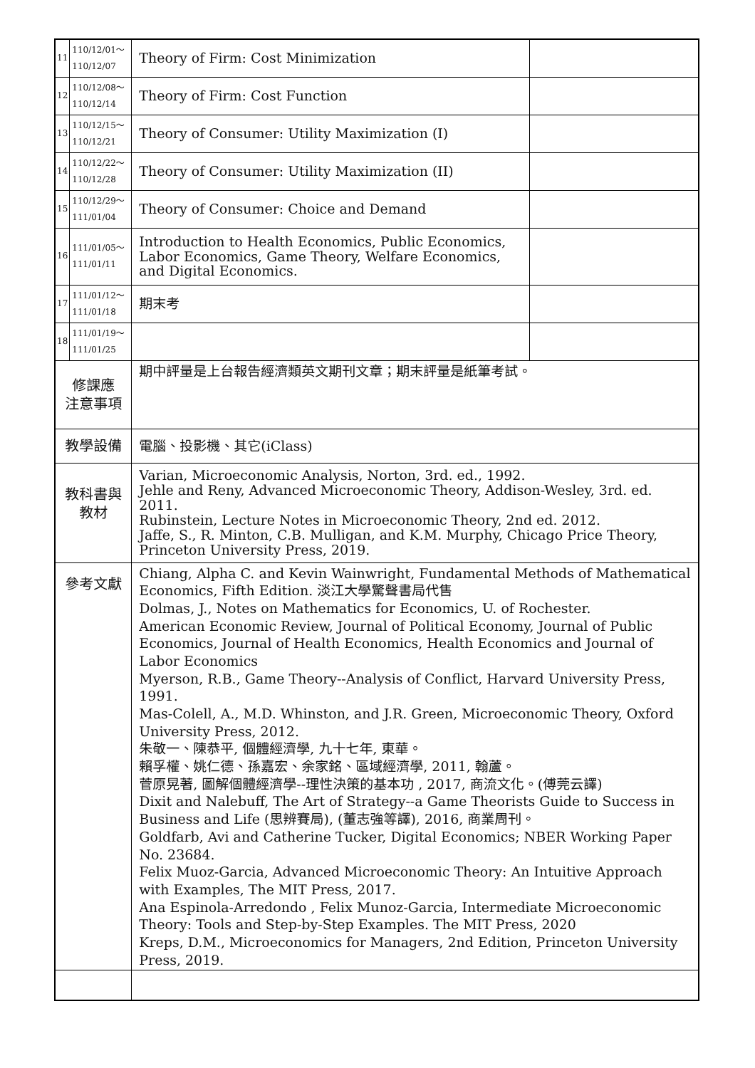| 11 | 110/12/01～ 110/12/07 | Theory of Firm: Cost Minimization | |
| 12 | 110/12/08～ 110/12/14 | Theory of Firm: Cost Function | |
| 13 | 110/12/15～ 110/12/21 | Theory of Consumer: Utility Maximization (I) | |
| 14 | 110/12/22～ 110/12/28 | Theory of Consumer: Utility Maximization (II) | |
| 15 | 110/12/29～ 111/01/04 | Theory of Consumer: Choice and Demand | |
| 16 | 111/01/05～ 111/01/11 | Introduction to Health Economics, Public Economics, Labor Economics, Game Theory, Welfare Economics, and Digital Economics. | |
| 17 | 111/01/12～ 111/01/18 | 期末考 | |
| 18 | 111/01/19～ 111/01/25 | | |
| 修課應 注意事項 | | 期中評量是上台報告經濟類英文期刊文章；期末評量是紙筆考試。 | |
| 教學設備 | | 電腦、投影機、其它(iClass) | |
| 教科書與 教材 | | Varian, Microeconomic Analysis, Norton, 3rd. ed., 1992. Jehle and Reny, Advanced Microeconomic Theory, Addison-Wesley, 3rd. ed. 2011. Rubinstein, Lecture Notes in Microeconomic Theory, 2nd ed. 2012. Jaffe, S., R. Minton, C.B. Mulligan, and K.M. Murphy, Chicago Price Theory, Princeton University Press, 2019. | |
| 參考文獻 | | Chiang, Alpha C. and Kevin Wainwright, Fundamental Methods of Mathematical Economics, Fifth Edition. 淡江大學驚聲書局代售 Dolmas, J., Notes on Mathematics for Economics, U. of Rochester. American Economic Review, Journal of Political Economy, Journal of Public Economics, Journal of Health Economics, Health Economics and Journal of Labor Economics Myerson, R.B., Game Theory--Analysis of Conflict, Harvard University Press, 1991. Mas-Colell, A., M.D. Whinston, and J.R. Green, Microeconomic Theory, Oxford University Press, 2012. 朱敬一、陳恭平, 個體經濟學, 九十七年, 東華。 賴孚權、姚仁德、孫嘉宏、余家銘、區域經濟學, 2011, 翰蘆。 菅原晃著, 圖解個體經濟學--理性決策的基本功 , 2017, 商流文化。(傅莞云譯) Dixit and Nalebuff, The Art of Strategy--a Game Theorists Guide to Success in Business and Life (思辨賽局), (董志強等譯), 2016, 商業周刊。 Goldfarb, Avi and Catherine Tucker, Digital Economics; NBER Working Paper No. 23684. Felix Muoz-Garcia, Advanced Microeconomic Theory: An Intuitive Approach with Examples, The MIT Press, 2017. Ana Espinola-Arredondo , Felix Munoz-Garcia, Intermediate Microeconomic Theory: Tools and Step-by-Step Examples. The MIT Press, 2020 Kreps, D.M., Microeconomics for Managers, 2nd Edition, Princeton University Press, 2019. | |